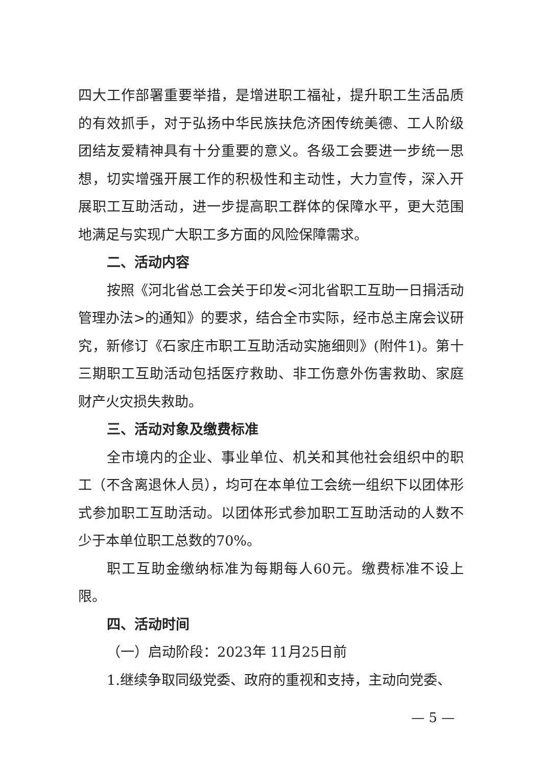四大工作部署重要举措，是增进职工福祉，提升职工生活品质的有效抓手，对于弘扬中华民族扶危济困传统美德、工人阶级团结友爱精神具有十分重要的意义。各级工会要进一步统一思想，切实增强开展工作的积极性和主动性，大力宣传，深入开展职工互助活动，进一步提高职工群体的保障水平，更大范围地满足与实现广大职工多方面的风险保障需求。
二、活动内容
按照《河北省总工会关于印发<河北省职工互助一日捐活动管理办法>的通知》的要求，结合全市实际，经市总主席会议研究，新修订《石家庄市职工互助活动实施细则》(附件1)。第十三期职工互助活动包括医疗救助、非工伤意外伤害救助、家庭财产火灾损失救助。
三、活动对象及缴费标准
全市境内的企业、事业单位、机关和其他社会组织中的职工（不含离退休人员），均可在本单位工会统一组织下以团体形式参加职工互助活动。以团体形式参加职工互助活动的人数不少于本单位职工总数的70%。
职工互助金缴纳标准为每期每人60元。缴费标准不设上限。
四、活动时间
（一）启动阶段：2023年 11月25日前
1.继续争取同级党委、政府的重视和支持，主动向党委、
— 5 —